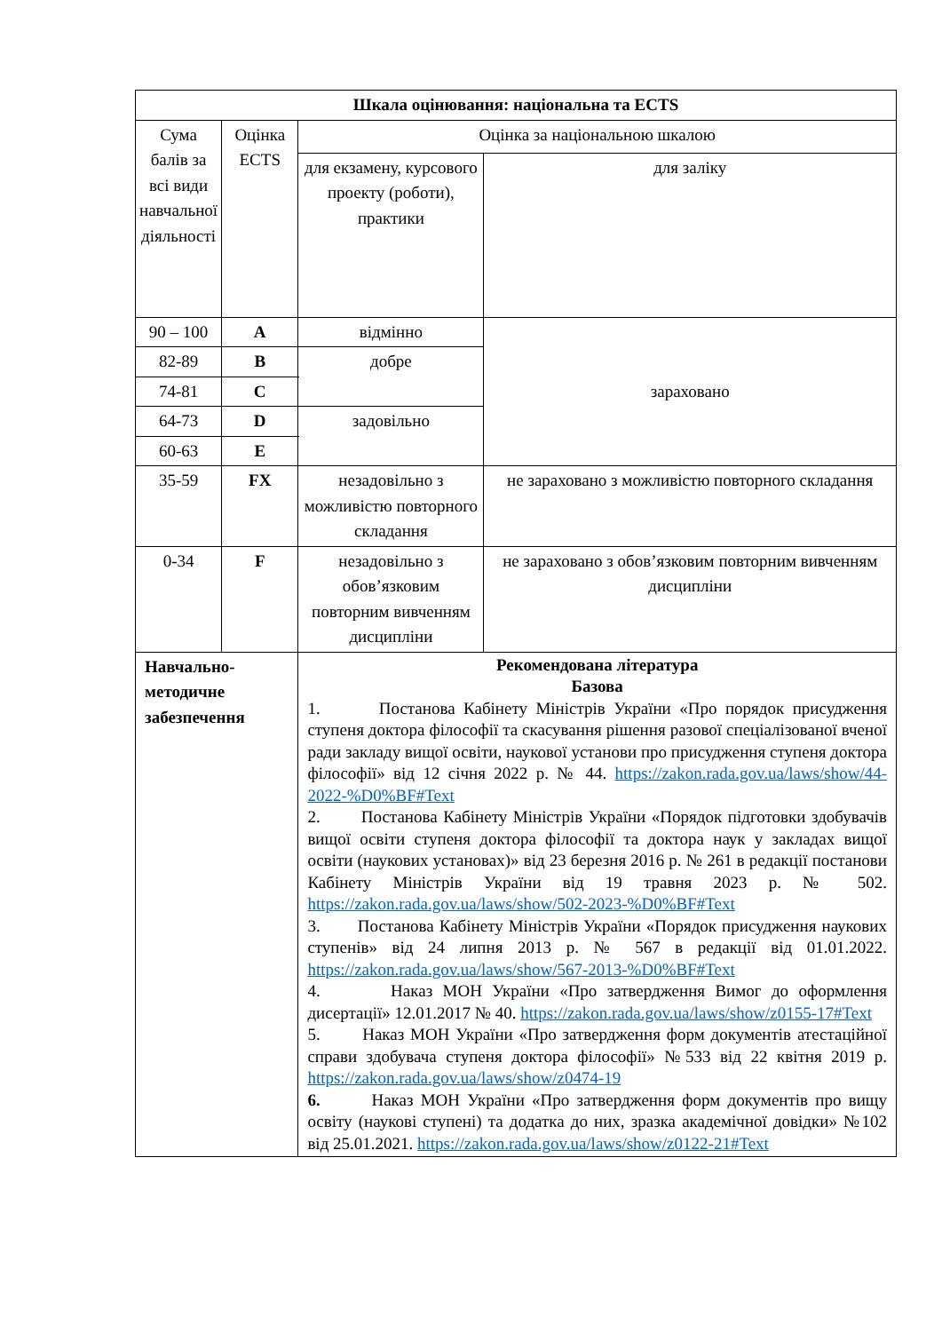| Шкала оцінювання: національна та ECTS | | | | |
| --- | --- | --- | --- | --- |
| Сума балів за всі види навчальної діяльності | Оцінка ECTS | | Оцінка за національною шкалою | |
| | | | для екзамену, курсового проекту (роботи), практики | для заліку |
| 90 – 100 | A | | відмінно | зараховано |
| 82-89 | B | | добре | |
| 74-81 | C | | | |
| 64-73 | D | | задовільно | |
| 60-63 | E | | | |
| 35-59 | FX | | незадовільно з можливістю повторного складання | не зараховано з можливістю повторного складання |
| 0-34 | F | | незадовільно з обов’язковим повторним вивченням дисципліни | не зараховано з обов’язковим повторним вивченням дисципліни |
| Навчально-методичне забезпечення | | Рекомендована література Базова 1. Постанова Кабінету Міністрів України «Про порядок присудження ступеня доктора філософії та скасування рішення разової спеціалізованої вченої ради закладу вищої освіти, наукової установи про присудження ступеня доктора філософії» від 12 січня 2022 р. № 44. https://zakon.rada.gov.ua/laws/show/44-2022-%D0%BF#Text 2. Постанова Кабінету Міністрів України «Порядок підготовки здобувачів вищої освіти ступеня доктора філософії та доктора наук у закладах вищої освіти (наукових установах)» від 23 березня 2016 р. № 261 в редакції постанови Кабінету Міністрів України від 19 травня 2023 р. № 502. https://zakon.rada.gov.ua/laws/show/502-2023-%D0%BF#Text 3. Постанова Кабінету Міністрів України «Порядок присудження наукових ступенів» від 24 липня 2013 р. № 567 в редакції від 01.01.2022. https://zakon.rada.gov.ua/laws/show/567-2013-%D0%BF#Text 4. Наказ МОН України «Про затвердження Вимог до оформлення дисертації» 12.01.2017 № 40. https://zakon.rada.gov.ua/laws/show/z0155-17#Text 5. Наказ МОН України «Про затвердження форм документів атестаційної справи здобувача ступеня доктора філософії» №533 від 22 квітня 2019 р. https://zakon.rada.gov.ua/laws/show/z0474-19 6. Наказ МОН України «Про затвердження форм документів про вищу освіту (наукові ступені) та додатка до них, зразка академічної довідки» №102 від 25.01.2021. https://zakon.rada.gov.ua/laws/show/z0122-21#Text | | |